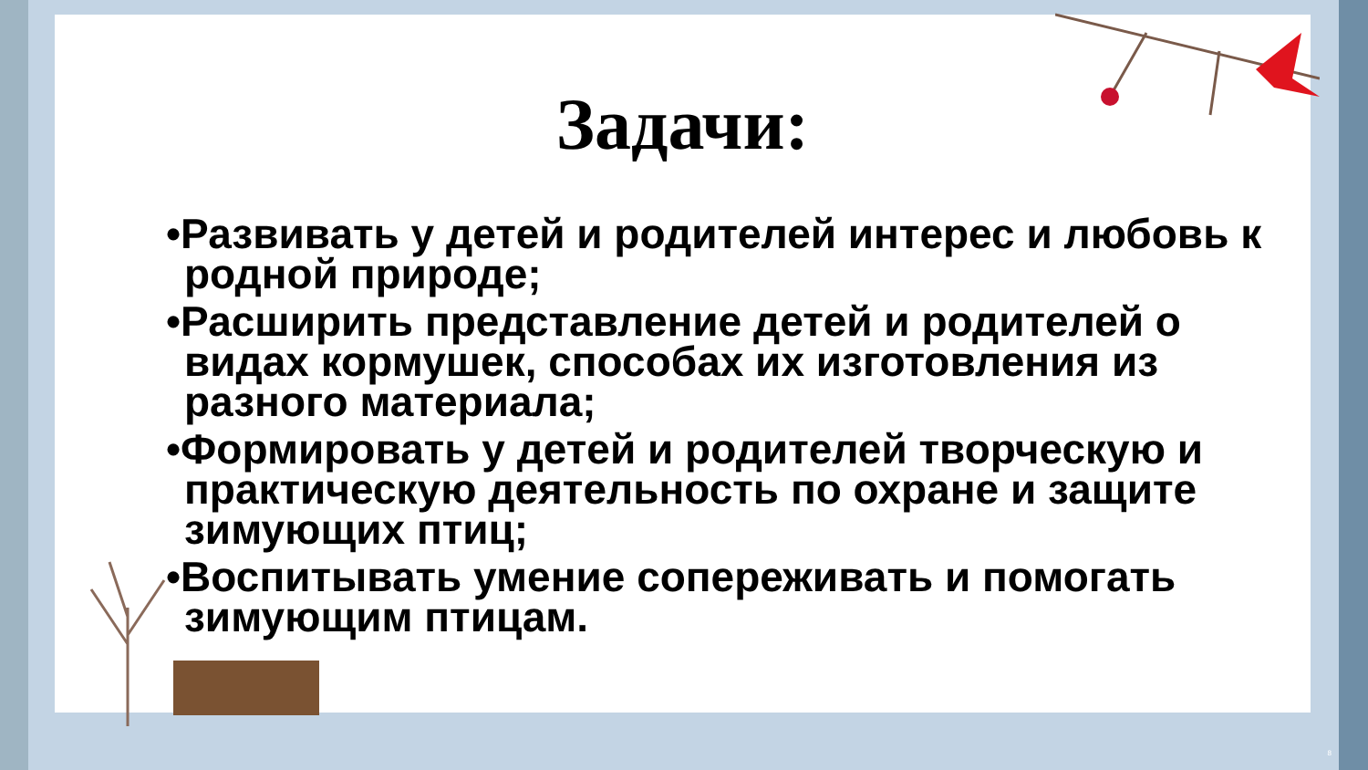Задачи:
•Развивать у детей и родителей интерес и любовь к родной природе;
•Расширить представление детей и родителей о видах кормушек, способах их изготовления из разного материала;
•Формировать у детей и родителей творческую и практическую деятельность по охране и защите зимующих птиц;
•Воспитывать умение сопереживать и помогать зимующим птицам.
8